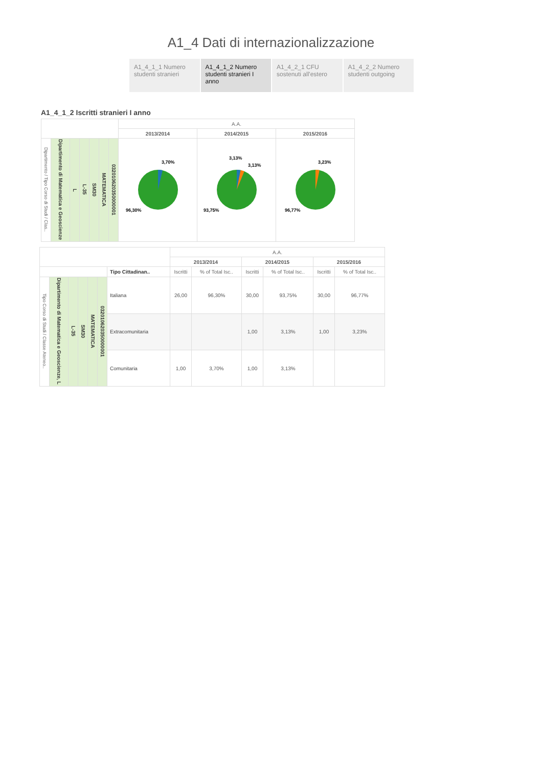A1_4 Dati di internazionalizzazione
A1_4_1_1 Numero studenti stranieri
A1_4_1_2 Numero studenti stranieri I anno
A1_4_2_1 CFU sostenuti all'estero
A1_4_2_2 Numero studenti outgoing
A1_4_1_2 Iscritti stranieri I anno
| | | | | | | | A.A. | | |
| --- | --- | --- | --- | --- | --- | --- | --- | --- | --- |
| | | | | | | | 2013/2014 | 2014/2015 | 2015/2016 |
| Dipartimento / Tipo Corso di Studi / Clas.. | Dipartimento di Matematica e Geoscienze | L | L-35 | SM30 | MATEMATICA | 032010620350000001 | 3,70% 96,30% | 3,13% 3,13% 93,75% | 3,23% 96,77% |
| | | | | | | | A.A. | | | | | |
| --- | --- | --- | --- | --- | --- | --- | --- | --- | --- | --- | --- | --- |
| | | | | | | | 2013/2014 | | 2014/2015 | | 2015/2016 | |
| | | | | | | Tipo Cittadinan.. | Iscritti | % of Total Isc.. | Iscritti | % of Total Isc.. | Iscritti | % of Total Isc.. |
| Tipo Corso di Studi / Classe Ateneo.. | Dipartimento di Matematica e Geoscienze, L | L-35 | SM30 | MATEMATICA | 032010620350000001 | Italiana | 26,00 | 96,30% | 30,00 | 93,75% | 30,00 | 96,77% |
| | | | | | | Extracomunitaria | | | 1,00 | 3,13% | 1,00 | 3,23% |
| | | | | | | Comunitaria | 1,00 | 3,70% | 1,00 | 3,13% | | |